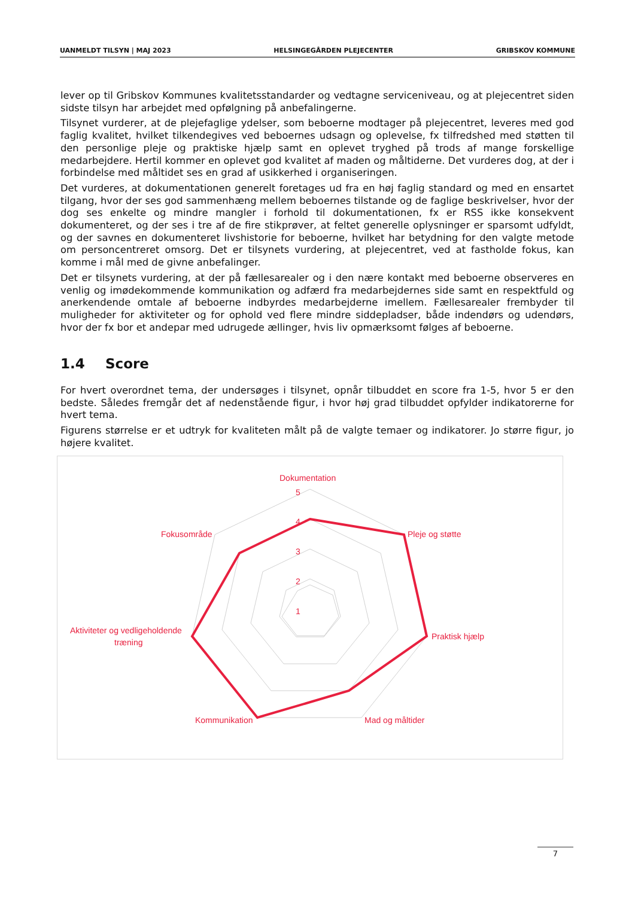UANMELDT TILSYN | MAJ 2023 HELSINGEGÅRDEN PLEJECENTER GRIBSKOV KOMMUNE
lever op til Gribskov Kommunes kvalitetsstandarder og vedtagne serviceniveau, og at plejecentret siden sidste tilsyn har arbejdet med opfølgning på anbefalingerne.
Tilsynet vurderer, at de plejefaglige ydelser, som beboerne modtager på plejecentret, leveres med god faglig kvalitet, hvilket tilkendegives ved beboernes udsagn og oplevelse, fx tilfredshed med støtten til den personlige pleje og praktiske hjælp samt en oplevet tryghed på trods af mange forskellige medarbejdere. Hertil kommer en oplevet god kvalitet af maden og måltiderne. Det vurderes dog, at der i forbindelse med måltidet ses en grad af usikkerhed i organiseringen.
Det vurderes, at dokumentationen generelt foretages ud fra en høj faglig standard og med en ensartet tilgang, hvor der ses god sammenhæng mellem beboernes tilstande og de faglige beskrivelser, hvor der dog ses enkelte og mindre mangler i forhold til dokumentationen, fx er RSS ikke konsekvent dokumenteret, og der ses i tre af de fire stikprøver, at feltet generelle oplysninger er sparsomt udfyldt, og der savnes en dokumenteret livshistorie for beboerne, hvilket har betydning for den valgte metode om personcentreret omsorg. Det er tilsynets vurdering, at plejecentret, ved at fastholde fokus, kan komme i mål med de givne anbefalinger.
Det er tilsynets vurdering, at der på fællesarealer og i den nære kontakt med beboerne observeres en venlig og imødekommende kommunikation og adfærd fra medarbejdernes side samt en respektfuld og anerkendende omtale af beboerne indbyrdes medarbejderne imellem. Fællesarealer frembyder til muligheder for aktiviteter og for ophold ved flere mindre siddepladser, både indendørs og udendørs, hvor der fx bor et andepar med udrugede ællinger, hvis liv opmærksomt følges af beboerne.
1.4 Score
For hvert overordnet tema, der undersøges i tilsynet, opnår tilbuddet en score fra 1-5, hvor 5 er den bedste. Således fremgår det af nedenstående figur, i hvor høj grad tilbuddet opfylder indikatorerne for hvert tema.
Figurens størrelse er et udtryk for kvaliteten målt på de valgte temaer og indikatorer. Jo større figur, jo højere kvalitet.
Dokumentation
5
4
3
2
1
Pleje og støtte
Praktisk hjælp
Mad og måltider
Kommunikation
Aktiviteter og vedligeholdende
træning
Fokusområde
7